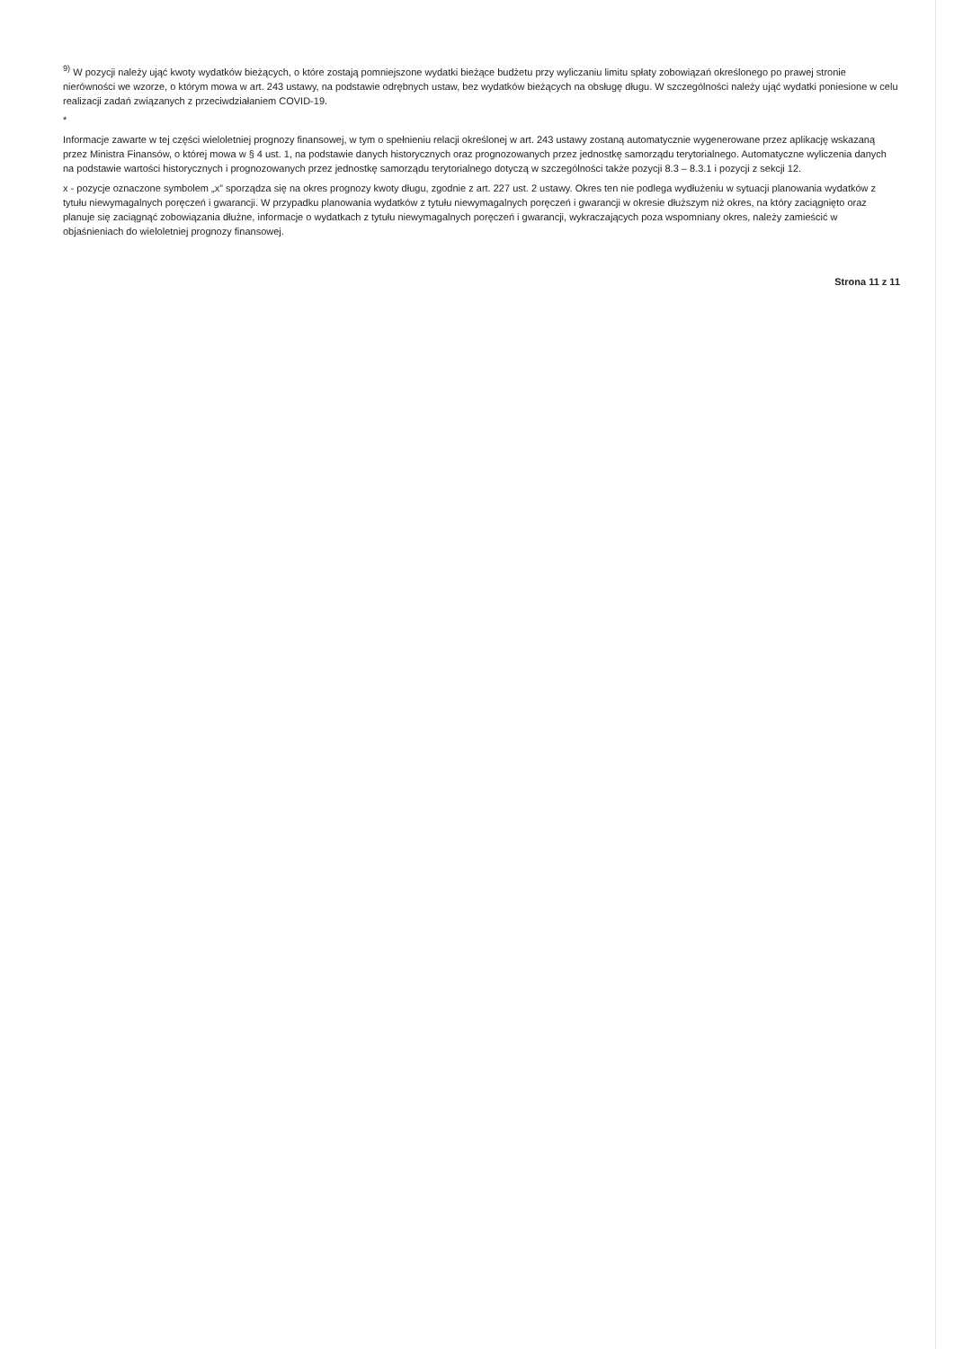<sup>9)</sup> W pozycji należy ująć kwoty wydatków bieżących, o które zostają pomniejszone wydatki bieżące budżetu przy wyliczaniu limitu spłaty zobowiązań określonego po prawej stronie nierówności we wzorze, o którym mowa w art. 243 ustawy, na podstawie odrębnych ustaw, bez wydatków bieżących na obsługę długu. W szczególności należy ująć wydatki poniesione w celu realizacji zadań związanych z przeciwdziałaniem COVID-19.
*
Informacje zawarte w tej części wieloletniej prognozy finansowej, w tym o spełnieniu relacji określonej w art. 243 ustawy zostaną automatycznie wygenerowane przez aplikację wskazaną przez Ministra Finansów, o której mowa w § 4 ust. 1, na podstawie danych historycznych oraz prognozowanych przez jednostkę samorządu terytorialnego. Automatyczne wyliczenia danych na podstawie wartości historycznych i prognozowanych przez jednostkę samorządu terytorialnego dotyczą w szczególności także pozycji 8.3 – 8.3.1 i pozycji z sekcji 12.
x - pozycje oznaczone symbolem „x” sporządza się na okres prognozy kwoty długu, zgodnie z art. 227 ust. 2 ustawy. Okres ten nie podlega wydłużeniu w sytuacji planowania wydatków z tytułu niewymagalnych poręczeń i gwarancji. W przypadku planowania wydatków z tytułu niewymagalnych poręczeń i gwarancji w okresie dłuższym niż okres, na który zaciągnięto oraz planuje się zaciągnąć zobowiązania dłużne, informacje o wydatkach z tytułu niewymagalnych poręczeń i gwarancji, wykraczających poza wspomniany okres, należy zamieścić w objaśnieniach do wieloletniej prognozy finansowej.
Strona 11 z 11